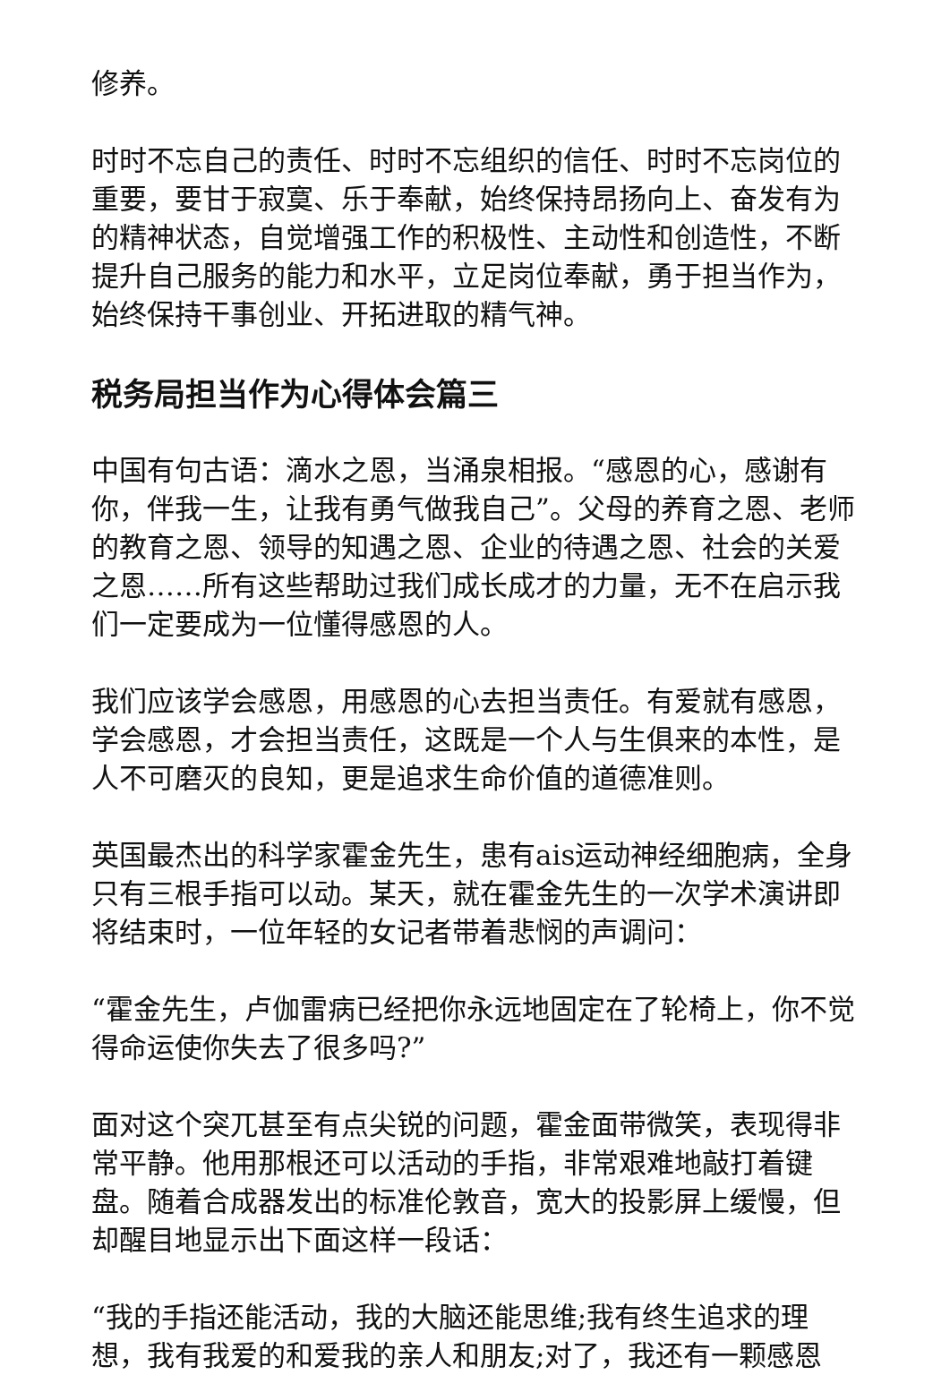修养。
时时不忘自己的责任、时时不忘组织的信任、时时不忘岗位的重要，要甘于寂寞、乐于奉献，始终保持昂扬向上、奋发有为的精神状态，自觉增强工作的积极性、主动性和创造性，不断提升自己服务的能力和水平，立足岗位奉献，勇于担当作为，始终保持干事创业、开拓进取的精气神。
税务局担当作为心得体会篇三
中国有句古语：滴水之恩，当涌泉相报。“感恩的心，感谢有你，伴我一生，让我有勇气做我自己”。父母的养育之恩、老师的教育之恩、领导的知遇之恩、企业的待遇之恩、社会的关爱之恩……所有这些帮助过我们成长成才的力量，无不在启示我们一定要成为一位懂得感恩的人。
我们应该学会感恩，用感恩的心去担当责任。有爱就有感恩，学会感恩，才会担当责任，这既是一个人与生俱来的本性，是人不可磨灭的良知，更是追求生命价值的道德准则。
英国最杰出的科学家霍金先生，患有ais运动神经细胞病，全身只有三根手指可以动。某天，就在霍金先生的一次学术演讲即将结束时，一位年轻的女记者带着悲悯的声调问：
“霍金先生，卢伽雷病已经把你永远地固定在了轮椅上，你不觉得命运使你失去了很多吗?”
面对这个突兀甚至有点尖锐的问题，霍金面带微笑，表现得非常平静。他用那根还可以活动的手指，非常艰难地敲打着键盘。随着合成器发出的标准伦敦音，宽大的投影屏上缓慢，但却醒目地显示出下面这样一段话：
“我的手指还能活动，我的大脑还能思维;我有终生追求的理想，我有我爱的和爱我的亲人和朋友;对了，我还有一颗感恩